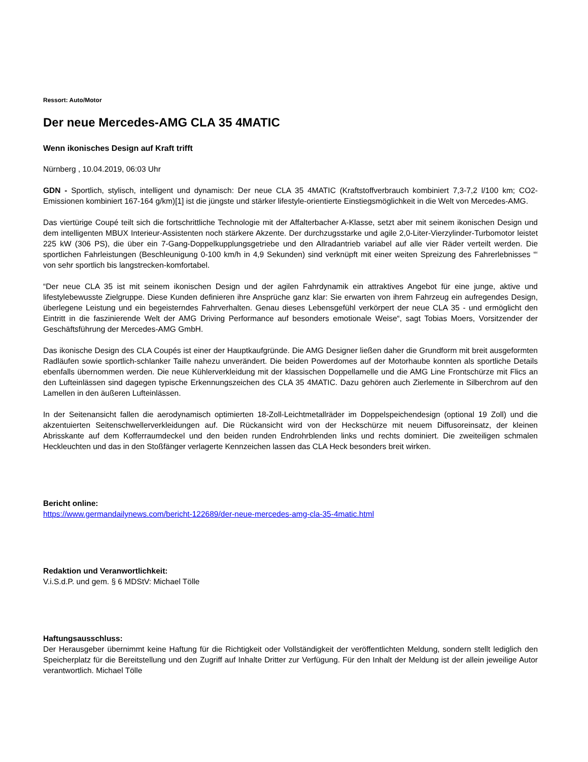Ressort: Auto/Motor
Der neue Mercedes-AMG CLA 35 4MATIC
Wenn ikonisches Design auf Kraft trifft
Nürnberg , 10.04.2019, 06:03 Uhr
GDN - Sportlich, stylisch, intelligent und dynamisch: Der neue CLA 35 4MATIC (Kraftstoffverbrauch kombiniert 7,3-7,2 l/100 km; CO2-Emissionen kombiniert 167-164 g/km)[1] ist die jüngste und stärker lifestyle-orientierte Einstiegsmöglichkeit in die Welt von Mercedes-AMG.
Das viertürige Coupé teilt sich die fortschrittliche Technologie mit der Affalterbacher A-Klasse, setzt aber mit seinem ikonischen Design und dem intelligenten MBUX Interieur-Assistenten noch stärkere Akzente. Der durchzugsstarke und agile 2,0-Liter-Vierzylinder-Turbomotor leistet 225 kW (306 PS), die über ein 7-Gang-Doppelkupplungsgetriebe und den Allradantrieb variabel auf alle vier Räder verteilt werden. Die sportlichen Fahrleistungen (Beschleunigung 0-100 km/h in 4,9 Sekunden) sind verknüpft mit einer weiten Spreizung des Fahrerlebnisses “‘ von sehr sportlich bis langstrecken-komfortabel.
“Der neue CLA 35 ist mit seinem ikonischen Design und der agilen Fahrdynamik ein attraktives Angebot für eine junge, aktive und lifestylebewusste Zielgruppe. Diese Kunden definieren ihre Ansprüche ganz klar: Sie erwarten von ihrem Fahrzeug ein aufregendes Design, überlegene Leistung und ein begeisterndes Fahrverhalten. Genau dieses Lebensgefühl verkörpert der neue CLA 35 - und ermöglicht den Eintritt in die faszinierende Welt der AMG Driving Performance auf besonders emotionale Weise“, sagt Tobias Moers, Vorsitzender der Geschäftsführung der Mercedes-AMG GmbH.
Das ikonische Design des CLA Coupés ist einer der Hauptkaufgründe. Die AMG Designer ließen daher die Grundform mit breit ausgeformten Radläufen sowie sportlich-schlanker Taille nahezu unverändert. Die beiden Powerdomes auf der Motorhaube konnten als sportliche Details ebenfalls übernommen werden. Die neue Kühlerverkleidung mit der klassischen Doppellamelle und die AMG Line Frontschürze mit Flics an den Lufteinlässen sind dagegen typische Erkennungszeichen des CLA 35 4MATIC. Dazu gehören auch Zierlemente in Silberchrom auf den Lamellen in den äußeren Lufteinlässen.
In der Seitenansicht fallen die aerodynamisch optimierten 18-Zoll-Leichtmetallräder im Doppelspeichendesign (optional 19 Zoll) und die akzentuierten Seitenschwellerverkleidungen auf. Die Rückansicht wird von der Heckschürze mit neuem Diffusoreinsatz, der kleinen Abrisskante auf dem Kofferraumdeckel und den beiden runden Endrohrblenden links und rechts dominiert. Die zweiteiligen schmalen Heckleuchten und das in den Stoßfänger verlagerte Kennzeichen lassen das CLA Heck besonders breit wirken.
Bericht online:
https://www.germandailynews.com/bericht-122689/der-neue-mercedes-amg-cla-35-4matic.html
Redaktion und Veranwortlichkeit:
V.i.S.d.P. und gem. § 6 MDStV: Michael Tölle
Haftungsausschluss:
Der Herausgeber übernimmt keine Haftung für die Richtigkeit oder Vollständigkeit der veröffentlichten Meldung, sondern stellt lediglich den Speicherplatz für die Bereitstellung und den Zugriff auf Inhalte Dritter zur Verfügung. Für den Inhalt der Meldung ist der allein jeweilige Autor verantwortlich. Michael Tölle